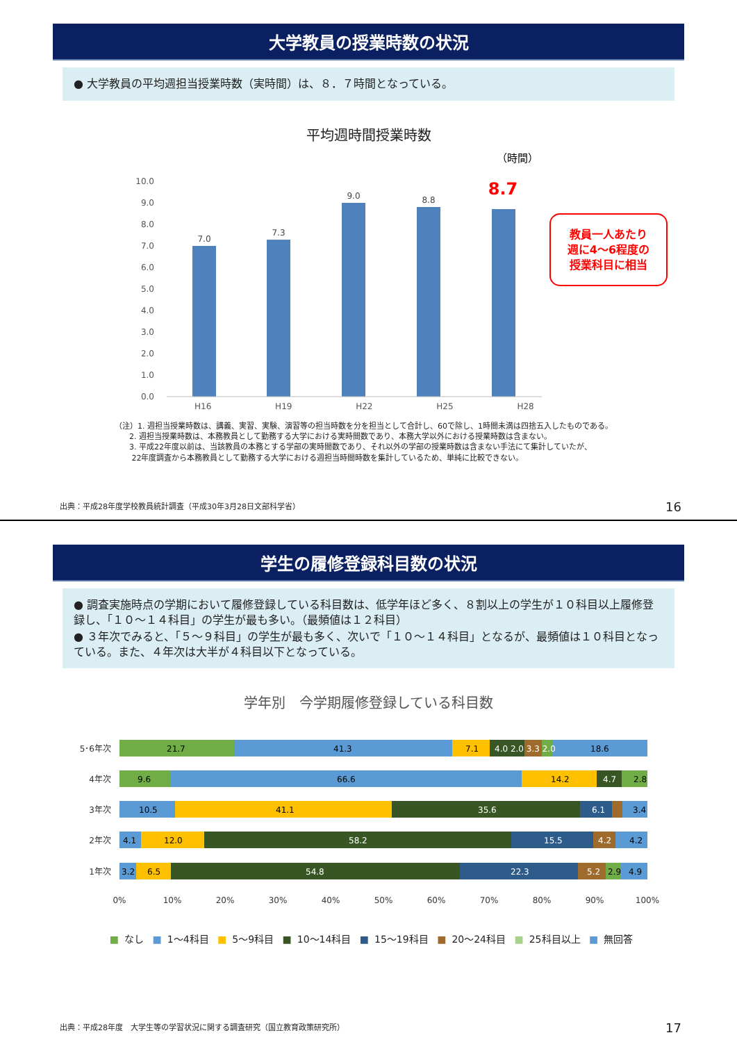大学教員の授業時数の状況
● 大学教員の平均週担当授業時数（実時間）は、８．７時間となっている。
平均週時間授業時数
（時間）
10.0
9.0
8.0
7.0
6.0
5.0
4.0
3.0
2.0
1.0
0.0
7.0
7.3
9.0
8.8
8.7
教員一人あたり
週に4～6程度の
授業科目に相当
H16 H19 H22 H25 H28
（注）1. 週担当授業時数は、講義、実習、実験、演習等の担当時数を分を担当として合計し、60で除し、1時間未満は四捨五入したものである。
2. 週担当授業時数は、本務教員として勤務する大学における実時間数であり、本務大学以外における授業時数は含まない。
3. 平成22年度以前は、当該教員の本務とする学部の実時間数であり、それ以外の学部の授業時数は含まない手法にて集計していたが、
22年度調査から本務教員として勤務する大学における週担当時間時数を集計しているため、単純に比較できない。
出典：平成28年度学校教員統計調査（平成30年3月28日文部科学省）
16
学生の履修登録科目数の状況
● 調査実施時点の学期において履修登録している科目数は、低学年ほど多く、８割以上の学生が１０科目以上履修登録し、「１０～１４科目」の学生が最も多い。（最頻値は１２科目）
● ３年次でみると、「５～９科目」の学生が最も多く、次いで「１０～１４科目」となるが、最頻値は１０科目となっている。また、４年次は大半が４科目以下となっている。
学年別　今学期履修登録している科目数
5･6年次
4年次
3年次
2年次
1年次
21.7
41.3
7.1
4.0 2.0 3.3 2.0
18.6
9.6
66.6
14.2
4.7
2.8
10.5
41.1
35.6
6.1
3.4
4.1
12.0
58.2
15.5
4.2
4.2
3.2
6.5
54.8
22.3
5.2
2.9
4.9
0%
10%
20%
30%
40%
50%
60%
70%
80%
90%
100%
■ なし ■ 1～4科目 ■ 5～9科目 ■ 10～14科目 ■ 15～19科目 ■ 20～24科目 ■ 25科目以上 ■ 無回答
出典：平成28年度　大学生等の学習状況に関する調査研究（国立教育政策研究所）
17